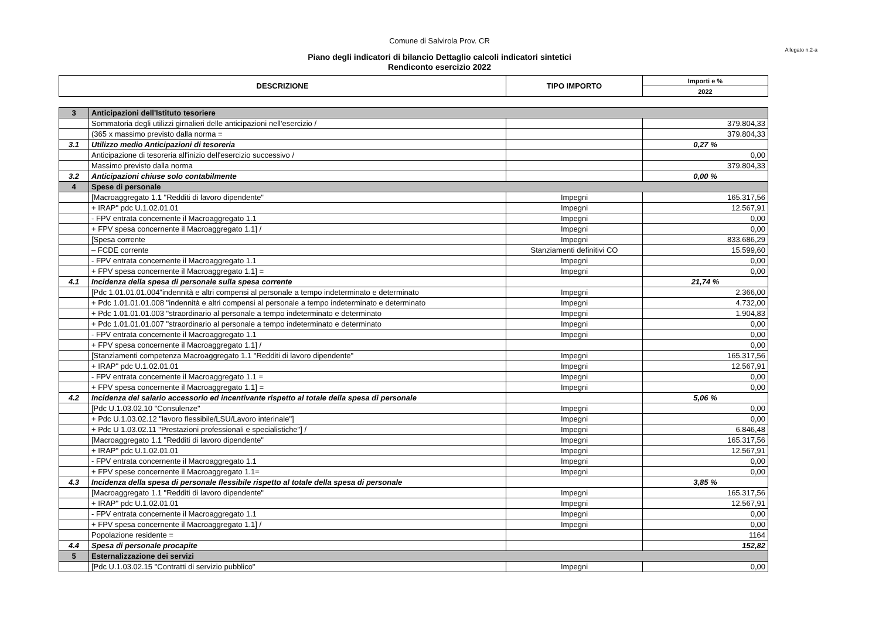Comune di Salvirola Prov. CR
Allegato n.2-a
Piano degli indicatori di bilancio Dettaglio calcoli indicatori sintetici
Rendiconto esercizio 2022
| DESCRIZIONE | TIPO IMPORTO | Importi e % |
| --- | --- | --- |
| | | 2022 |
| 3 | Anticipazioni dell'Istituto tesoriere | | |
| | Sommatoria degli utilizzi girnalieri delle anticipazioni nell'esercizio / | | 379.804,33 |
| | (365 x massimo previsto dalla norma = | | 379.804,33 |
| 3.1 | Utilizzo medio Anticipazioni di tesoreria | | 0,27 % |
| | Anticipazione di tesoreria all'inizio dell'esercizio successivo / | | 0,00 |
| | Massimo previsto dalla norma | | 379.804,33 |
| 3.2 | Anticipazioni chiuse solo contabilmente | | 0,00 % |
| 4 | Spese di personale | | |
| | [Macroaggregato 1.1 "Redditi di lavoro dipendente" | Impegni | 165.317,56 |
| | + IRAP" pdc U.1.02.01.01 | Impegni | 12.567,91 |
| | - FPV entrata concernente il Macroaggregato 1.1 | Impegni | 0,00 |
| | + FPV spesa concernente il Macroaggregato 1.1] / | Impegni | 0,00 |
| | [Spesa corrente | Impegni | 833.686,29 |
| | – FCDE corrente | Stanziamenti definitivi CO | 15.599,60 |
| | - FPV entrata concernente il Macroaggregato 1.1 | Impegni | 0,00 |
| | + FPV spesa concernente il Macroaggregato 1.1] = | Impegni | 0,00 |
| 4.1 | Incidenza della spesa di personale sulla spesa corrente | | 21,74 % |
| | [Pdc 1.01.01.01.004"indennità e altri compensi al personale a tempo indeterminato e determinato | Impegni | 2.366,00 |
| | + Pdc 1.01.01.01.008 "indennità e altri compensi al personale a tempo indeterminato e determinato | Impegni | 4.732,00 |
| | + Pdc 1.01.01.01.003 "straordinario al personale a tempo indeterminato e determinato | Impegni | 1.904,83 |
| | + Pdc 1.01.01.01.007 "straordinario al personale a tempo indeterminato e determinato | Impegni | 0,00 |
| | - FPV entrata concernente il Macroaggregato 1.1 | Impegni | 0,00 |
| | + FPV spesa concernente il Macroaggregato 1.1] / | | 0,00 |
| | [Stanziamenti competenza Macroaggregato 1.1 "Redditi di lavoro dipendente" | Impegni | 165.317,56 |
| | + IRAP" pdc U.1.02.01.01 | Impegni | 12.567,91 |
| | - FPV entrata concernente il Macroaggregato 1.1 = | Impegni | 0,00 |
| | + FPV spesa concernente il Macroaggregato 1.1] = | Impegni | 0,00 |
| 4.2 | Incidenza del salario accessorio ed incentivante rispetto al totale della spesa di personale | | 5,06 % |
| | [Pdc U.1.03.02.10 "Consulenze" | Impegni | 0,00 |
| | + Pdc U.1.03.02.12 "lavoro flessibile/LSU/Lavoro interinale"] | Impegni | 0,00 |
| | + Pdc U 1.03.02.11 "Prestazioni professionali e specialistiche"] / | Impegni | 6.846,48 |
| | [Macroaggregato 1.1 "Redditi di lavoro dipendente" | Impegni | 165.317,56 |
| | + IRAP" pdc U.1.02.01.01 | Impegni | 12.567,91 |
| | - FPV entrata concernente il Macroaggregato 1.1 | Impegni | 0,00 |
| | + FPV spese concernente il Macroaggregato 1.1= | Impegni | 0,00 |
| 4.3 | Incidenza della spesa di personale flessibile rispetto al totale della spesa di personale | | 3,85 % |
| | [Macroaggregato 1.1 "Redditi di lavoro dipendente" | Impegni | 165.317,56 |
| | + IRAP" pdc U.1.02.01.01 | Impegni | 12.567,91 |
| | - FPV entrata concernente il Macroaggregato 1.1 | Impegni | 0,00 |
| | + FPV spesa concernente il Macroaggregato 1.1] / | Impegni | 0,00 |
| | Popolazione residente = | | 1164 |
| 4.4 | Spesa di personale procapite | | 152,82 |
| 5 | Esternalizzazione dei servizi | | |
| | [Pdc U.1.03.02.15 "Contratti di servizio pubblico" | Impegni | 0,00 |